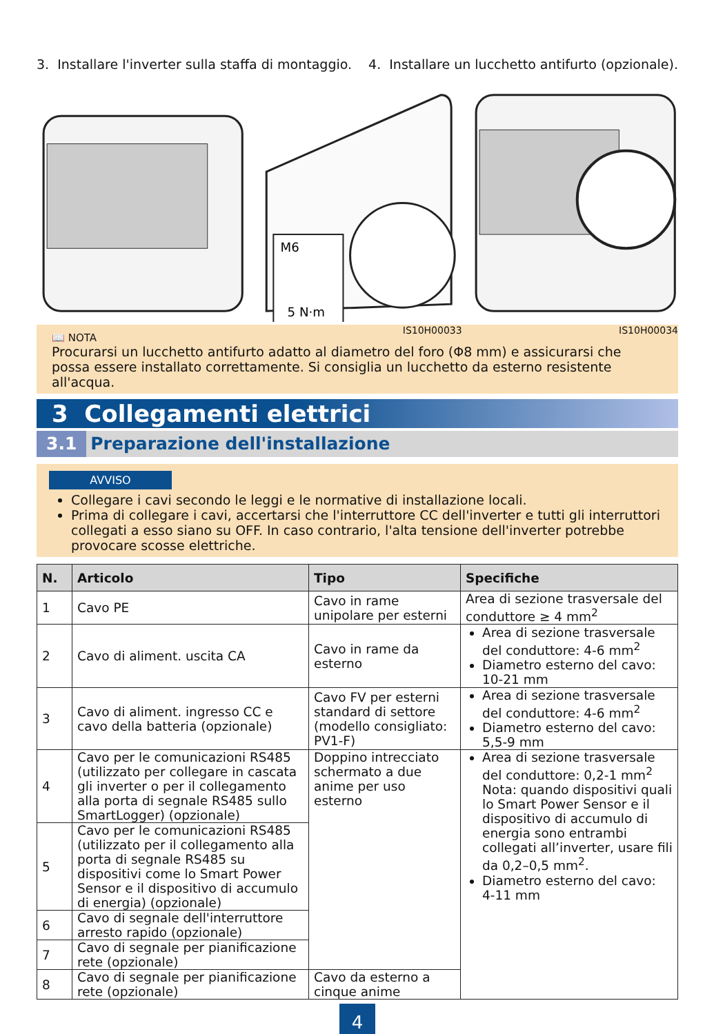3. Installare l'inverter sulla staffa di montaggio.
4. Installare un lucchetto antifurto (opzionale).
M6
5 N·m
IS10H00033
IS10H00034
📖 NOTA
Procurarsi un lucchetto antifurto adatto al diametro del foro (Φ8 mm) e assicurarsi che possa essere installato correttamente. Si consiglia un lucchetto da esterno resistente all'acqua.
3 Collegamenti elettrici
3.1 Preparazione dell'installazione
AVVISO
Collegare i cavi secondo le leggi e le normative di installazione locali.
Prima di collegare i cavi, accertarsi che l'interruttore CC dell'inverter e tutti gli interruttori collegati a esso siano su OFF. In caso contrario, l'alta tensione dell'inverter potrebbe provocare scosse elettriche.
| N. | Articolo | Tipo | Specifiche |
| --- | --- | --- | --- |
| 1 | Cavo PE | Cavo in rame unipolare per esterni | Area di sezione trasversale del conduttore ≥ 4 mm<sup>2</sup> |
| 2 | Cavo di aliment. uscita CA | Cavo in rame da esterno | Area di sezione trasversale del conduttore: 4-6 mm<sup>2</sup> Diametro esterno del cavo: 10-21 mm |
| 3 | Cavo di aliment. ingresso CC e cavo della batteria (opzionale) | Cavo FV per esterni standard di settore (modello consigliato: PV1-F) | Area di sezione trasversale del conduttore: 4-6 mm<sup>2</sup> Diametro esterno del cavo: 5,5-9 mm |
| 4 | Cavo per le comunicazioni RS485 (utilizzato per collegare in cascata gli inverter o per il collegamento alla porta di segnale RS485 sullo SmartLogger) (opzionale) | Doppino intrecciato schermato a due anime per uso esterno | Area di sezione trasversale del conduttore: 0,2-1 mm<sup>2</sup> Nota: quando dispositivi quali lo Smart Power Sensor e il dispositivo di accumulo di energia sono entrambi collegati all’inverter, usare fili da 0,2–0,5 mm<sup>2</sup>. Diametro esterno del cavo: 4-11 mm |
| 5 | Cavo per le comunicazioni RS485 (utilizzato per il collegamento alla porta di segnale RS485 su dispositivi come lo Smart Power Sensor e il dispositivo di accumulo di energia) (opzionale) | | |
| 6 | Cavo di segnale dell'interruttore arresto rapido (opzionale) | | |
| 7 | Cavo di segnale per pianificazione rete (opzionale) | | |
| 8 | Cavo di segnale per pianificazione rete (opzionale) | Cavo da esterno a cinque anime | |
4